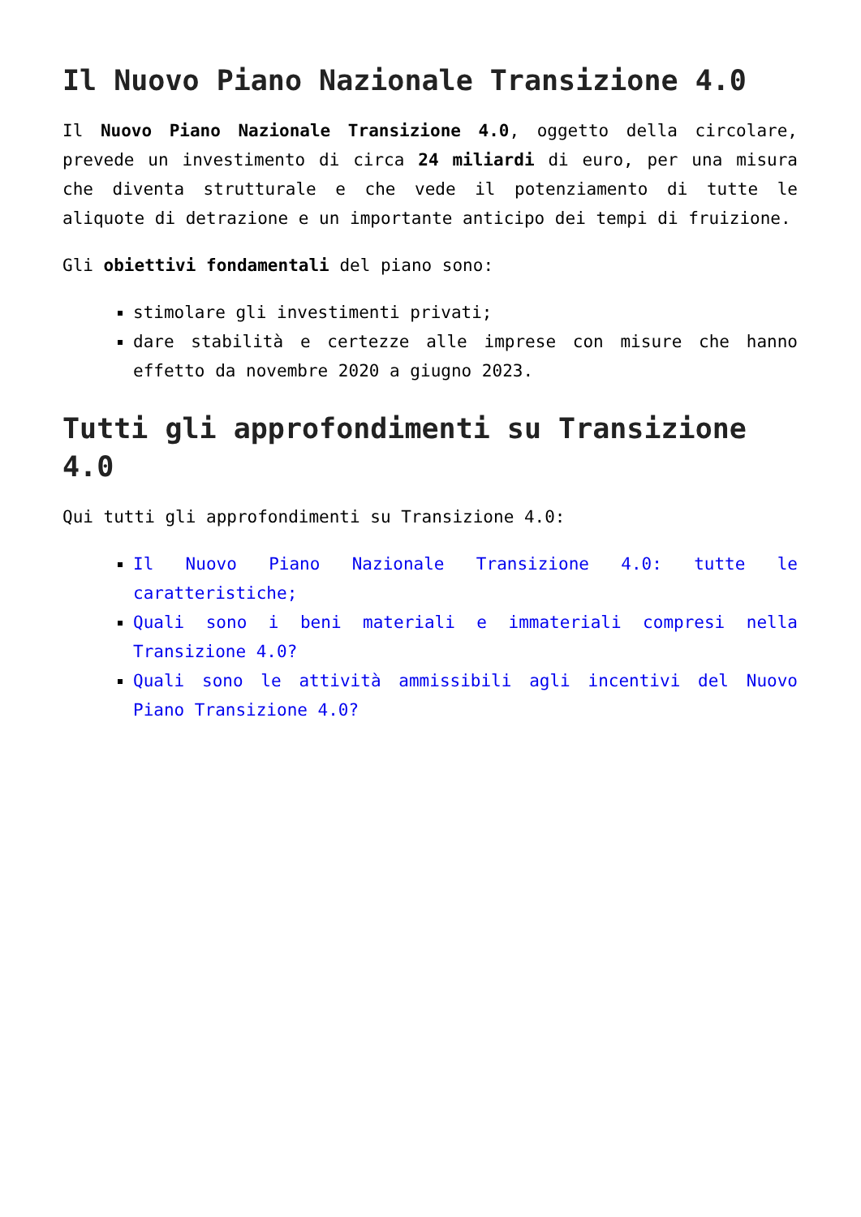Il Nuovo Piano Nazionale Transizione 4.0
Il Nuovo Piano Nazionale Transizione 4.0, oggetto della circolare, prevede un investimento di circa 24 miliardi di euro, per una misura che diventa strutturale e che vede il potenziamento di tutte le aliquote di detrazione e un importante anticipo dei tempi di fruizione.
Gli obiettivi fondamentali del piano sono:
stimolare gli investimenti privati;
dare stabilità e certezze alle imprese con misure che hanno effetto da novembre 2020 a giugno 2023.
Tutti gli approfondimenti su Transizione 4.0
Qui tutti gli approfondimenti su Transizione 4.0:
Il Nuovo Piano Nazionale Transizione 4.0: tutte le caratteristiche;
Quali sono i beni materiali e immateriali compresi nella Transizione 4.0?
Quali sono le attività ammissibili agli incentivi del Nuovo Piano Transizione 4.0?